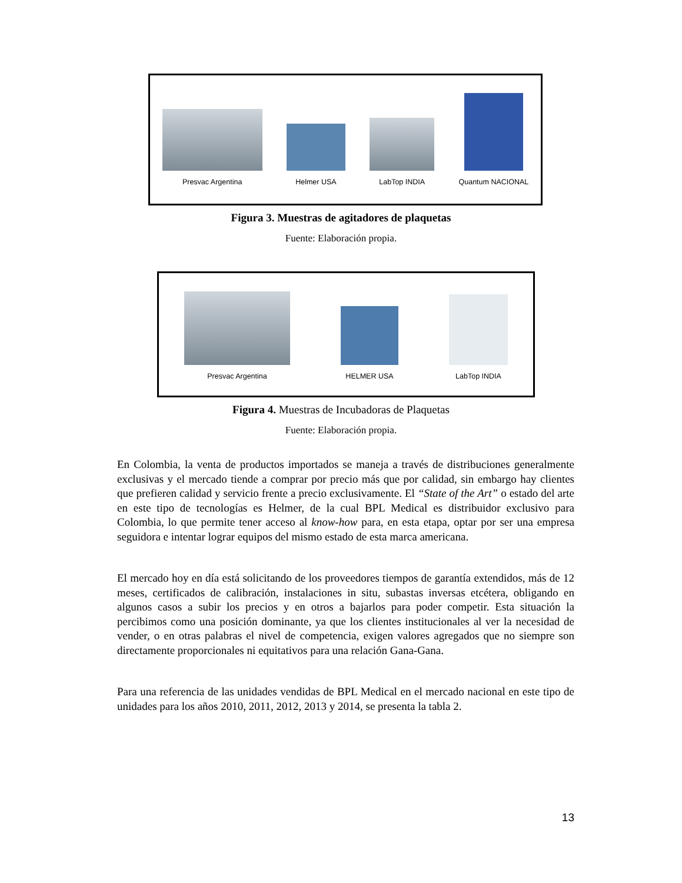Presvac Argentina
Helmer USA
LabTop INDIA
Quantum NACIONAL
Figura 3. Muestras de agitadores de plaquetas
Fuente: Elaboración propia.
Presvac Argentina
HELMER USA
LabTop INDIA
Figura 4. Muestras de Incubadoras de Plaquetas
Fuente: Elaboración propia.
En Colombia, la venta de productos importados se maneja a través de distribuciones generalmente exclusivas y el mercado tiende a comprar por precio más que por calidad, sin embargo hay clientes que prefieren calidad y servicio frente a precio exclusivamente. El “State of the Art” o estado del arte en este tipo de tecnologías es Helmer, de la cual BPL Medical es distribuidor exclusivo para Colombia, lo que permite tener acceso al know-how para, en esta etapa, optar por ser una empresa seguidora e intentar lograr equipos del mismo estado de esta marca americana.
El mercado hoy en día está solicitando de los proveedores tiempos de garantía extendidos, más de 12 meses, certificados de calibración, instalaciones in situ, subastas inversas etcétera, obligando en algunos casos a subir los precios y en otros a bajarlos para poder competir. Esta situación la percibimos como una posición dominante, ya que los clientes institucionales al ver la necesidad de vender, o en otras palabras el nivel de competencia, exigen valores agregados que no siempre son directamente proporcionales ni equitativos para una relación Gana-Gana.
Para una referencia de las unidades vendidas de BPL Medical en el mercado nacional en este tipo de unidades para los años 2010, 2011, 2012, 2013 y 2014, se presenta la tabla 2.
13